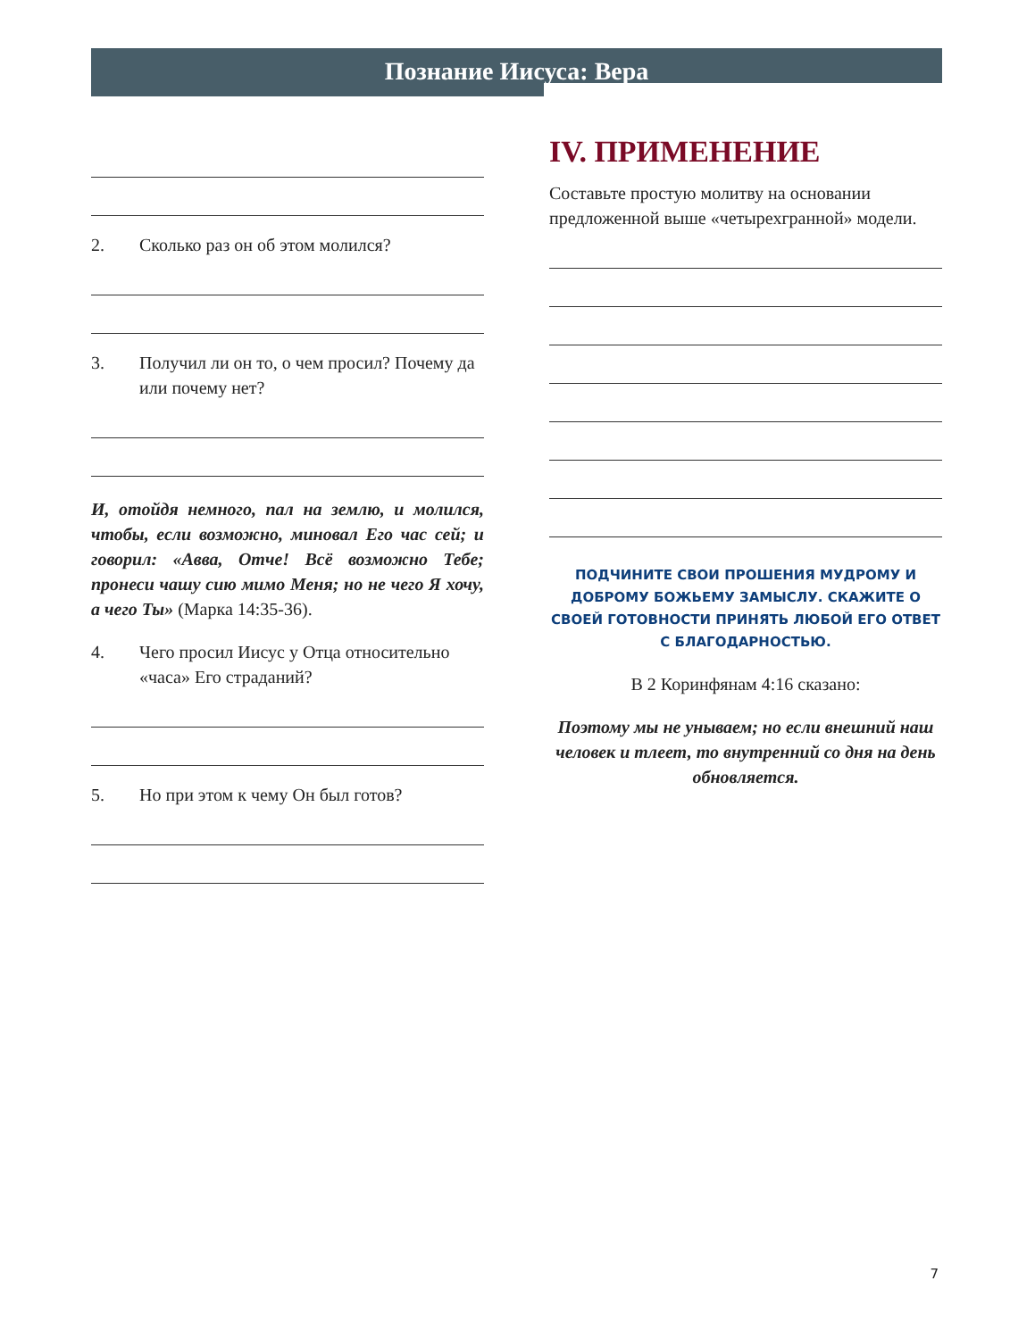Познание Иисуса: Вера
2. Сколько раз он об этом молился?
3. Получил ли он то, о чем просил? Почему да или почему нет?
И, отойдя немного, пал на землю, и молился, чтобы, если возможно, миновал Его час сей; и говорил: «Авва, Отче! Всё возможно Тебе; пронеси чашу сию мимо Меня; но не чего Я хочу, а чего Ты» (Марка 14:35-36).
4. Чего просил Иисус у Отца относительно «часа» Его страданий?
5. Но при этом к чему Он был готов?
IV. ПРИМЕНЕНИЕ
Составьте простую молитву на основании предложенной выше «четырехгранной» модели.
ПОДЧИНИТЕ СВОИ ПРОШЕНИЯ МУДРОМУ И ДОБРОМУ БОЖЬЕМУ ЗАМЫСЛУ. СКАЖИТЕ О СВОЕЙ ГОТОВНОСТИ ПРИНЯТЬ ЛЮБОЙ ЕГО ОТВЕТ С БЛАГОДАРНОСТЬЮ.
В 2 Коринфянам 4:16 сказано:
Поэтому мы не унываем; но если внешний наш человек и тлеет, то внутренний со дня на день обновляется.
7